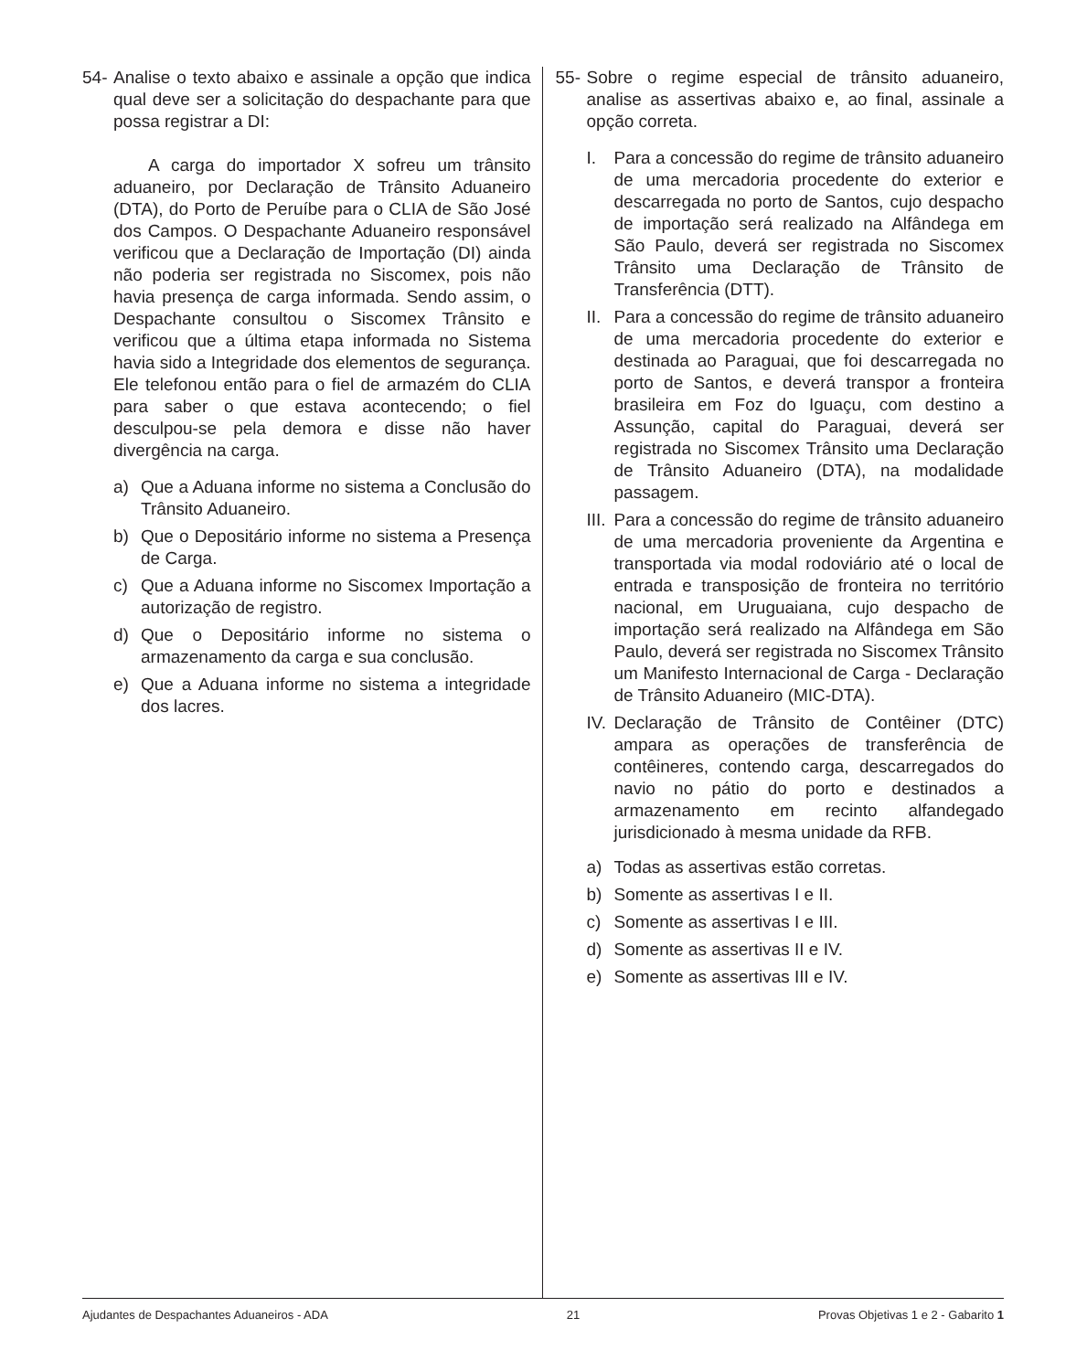54-
Analise o texto abaixo e assinale a opção que indica qual deve ser a solicitação do despachante para que possa registrar a DI:
A carga do importador X sofreu um trânsito aduaneiro, por Declaração de Trânsito Aduaneiro (DTA), do Porto de Peruíbe para o CLIA de São José dos Campos. O Despachante Aduaneiro responsável verificou que a Declaração de Importação (DI) ainda não poderia ser registrada no Siscomex, pois não havia presença de carga informada. Sendo assim, o Despachante consultou o Siscomex Trânsito e verificou que a última etapa informada no Sistema havia sido a Integridade dos elementos de segurança. Ele telefonou então para o fiel de armazém do CLIA para saber o que estava acontecendo; o fiel desculpou-se pela demora e disse não haver divergência na carga.
a) Que a Aduana informe no sistema a Conclusão do Trânsito Aduaneiro.
b) Que o Depositário informe no sistema a Presença de Carga.
c) Que a Aduana informe no Siscomex Importação a autorização de registro.
d) Que o Depositário informe no sistema o armazenamento da carga e sua conclusão.
e) Que a Aduana informe no sistema a integridade dos lacres.
55-
Sobre o regime especial de trânsito aduaneiro, analise as assertivas abaixo e, ao final, assinale a opção correta.
I. Para a concessão do regime de trânsito aduaneiro de uma mercadoria procedente do exterior e descarregada no porto de Santos, cujo despacho de importação será realizado na Alfândega em São Paulo, deverá ser registrada no Siscomex Trânsito uma Declaração de Trânsito de Transferência (DTT).
II.
Para a concessão do regime de trânsito aduaneiro de uma mercadoria procedente do exterior e destinada ao Paraguai, que foi descarregada no porto de Santos, e deverá transpor a fronteira brasileira em Foz do Iguaçu, com destino a Assunção, capital do Paraguai, deverá ser registrada no Siscomex Trânsito uma Declaração de Trânsito Aduaneiro (DTA), na modalidade passagem.
III.
Para a concessão do regime de trânsito aduaneiro de uma mercadoria proveniente da Argentina e transportada via modal rodoviário até o local de entrada e transposição de fronteira no território nacional, em Uruguaiana, cujo despacho de importação será realizado na Alfândega em São Paulo, deverá ser registrada no Siscomex Trânsito um Manifesto Internacional de Carga - Declaração de Trânsito Aduaneiro (MIC-DTA).
IV.
Declaração de Trânsito de Contêiner (DTC) ampara as operações de transferência de contêineres, contendo carga, descarregados do navio no pátio do porto e destinados a armazenamento em recinto alfandegado jurisdicionado à mesma unidade da RFB.
a) Todas as assertivas estão corretas.
b) Somente as assertivas I e II.
c) Somente as assertivas I e III.
d) Somente as assertivas II e IV.
e) Somente as assertivas III e IV.
Ajudantes de Despachantes Aduaneiros - ADA 21 Provas Objetivas 1 e 2 - Gabarito 1